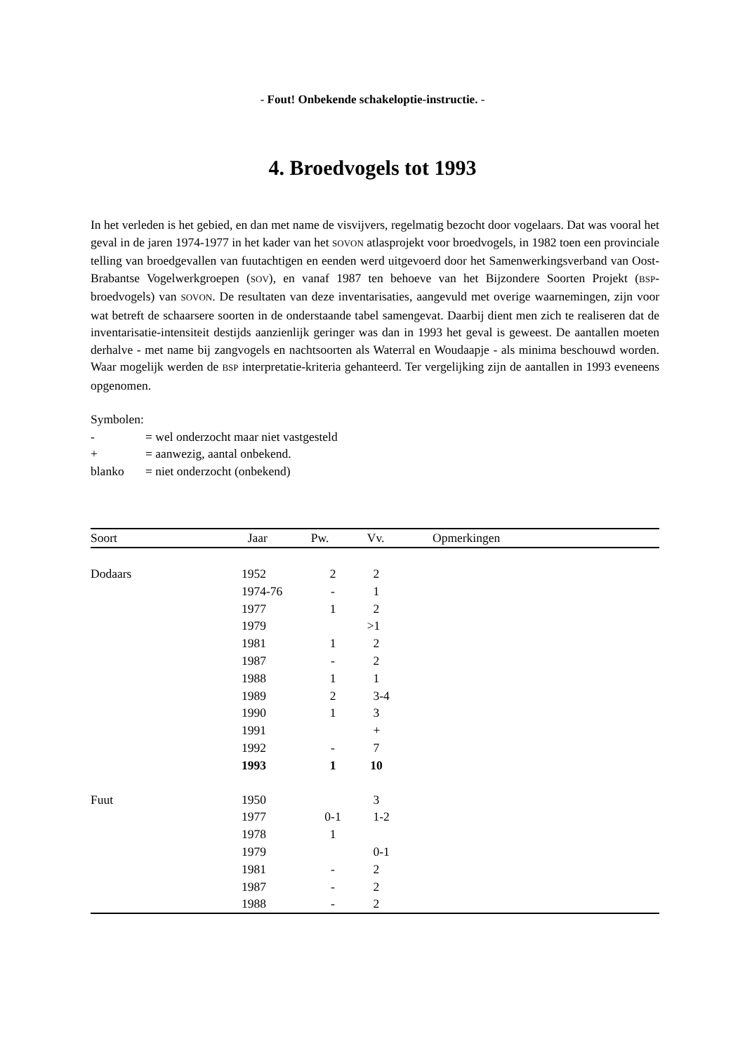- Fout! Onbekende schakeloptie-instructie. -
4. Broedvogels tot 1993
In het verleden is het gebied, en dan met name de visvijvers, regelmatig bezocht door vogelaars. Dat was vooral het geval in de jaren 1974-1977 in het kader van het SOVON atlasprojekt voor broedvogels, in 1982 toen een provinciale telling van broedgevallen van fuutachtigen en eenden werd uitgevoerd door het Samenwerkingsverband van Oost-Brabantse Vogelwerkgroepen (SOV), en vanaf 1987 ten behoeve van het Bijzondere Soorten Projekt (BSP-broedvogels) van SOVON. De resultaten van deze inventarisaties, aangevuld met overige waarnemingen, zijn voor wat betreft de schaarsere soorten in de onderstaande tabel samengevat. Daarbij dient men zich te realiseren dat de inventarisatie-intensiteit destijds aanzienlijk geringer was dan in 1993 het geval is geweest. De aantallen moeten derhalve - met name bij zangvogels en nachtsoorten als Waterral en Woudaapje - als minima beschouwd worden. Waar mogelijk werden de BSP interpretatie-kriteria gehanteerd. Ter vergelijking zijn de aantallen in 1993 eveneens opgenomen.
Symbolen:
| - | = wel onderzocht maar niet vastgesteld |
| + | = aanwezig, aantal onbekend. |
| blanko | = niet onderzocht (onbekend) |
| Soort | Jaar | Pw. | Vv. | Opmerkingen |
| --- | --- | --- | --- | --- |
| Dodaars | 1952 | 2 | 2 | |
| | 1974-76 | - | 1 | |
| | 1977 | 1 | 2 | |
| | 1979 | | >1 | |
| | 1981 | 1 | 2 | |
| | 1987 | - | 2 | |
| | 1988 | 1 | 1 | |
| | 1989 | 2 | 3-4 | |
| | 1990 | 1 | 3 | |
| | 1991 | | + | |
| | 1992 | - | 7 | |
| | 1993 | 1 | 10 | |
| Fuut | 1950 | | 3 | |
| | 1977 | 0-1 | 1-2 | |
| | 1978 | 1 | | |
| | 1979 | | 0-1 | |
| | 1981 | - | 2 | |
| | 1987 | - | 2 | |
| | 1988 | - | 2 | |